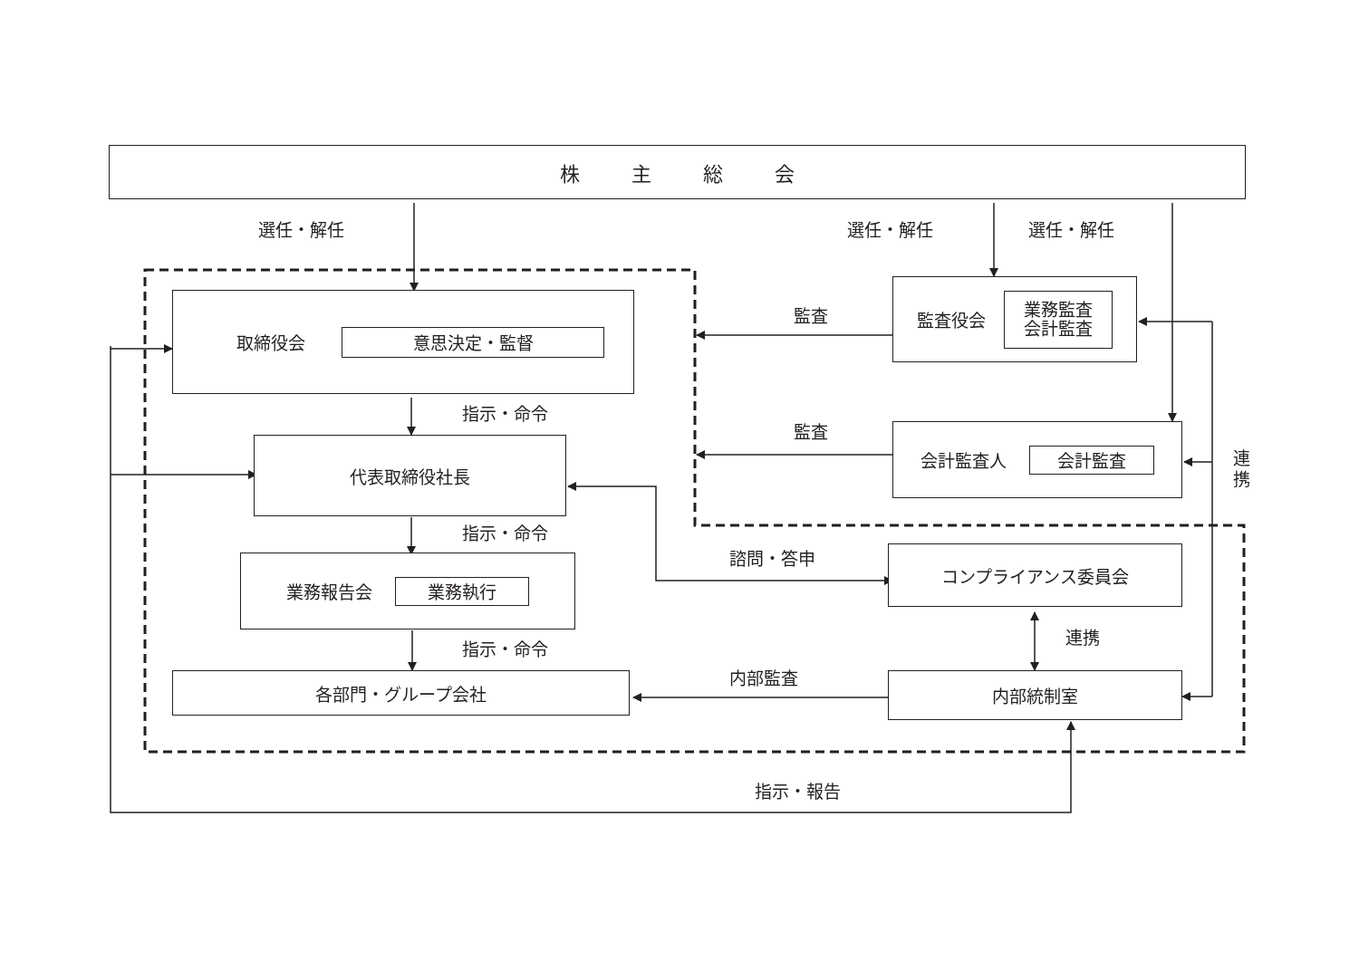株 主 総 会
選任・解任
選任・解任
選任・解任
取締役会 意思決定・監督
監査
監査役会 業務監査
会計監査
指示・命令
監査
会計監査人 会計監査
連
携
代表取締役社長
指示・命令
諮問・答申
コンプライアンス委員会
業務報告会 業務執行
連携
指示・命令
内部監査
各部門・グループ会社
内部統制室
指示・報告